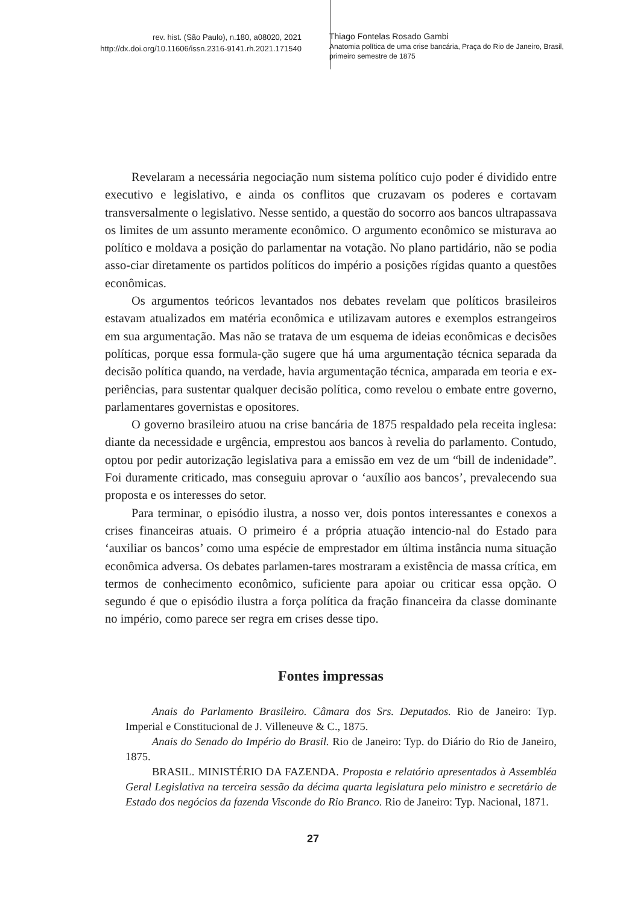rev. hist. (São Paulo), n.180, a08020, 2021
http://dx.doi.org/10.11606/issn.2316-9141.rh.2021.171540
Thiago Fontelas Rosado Gambi
Anatomia política de uma crise bancária, Praça do Rio de Janeiro, Brasil,
primeiro semestre de 1875
Revelaram a necessária negociação num sistema político cujo poder é dividido entre executivo e legislativo, e ainda os conflitos que cruzavam os poderes e cortavam transversalmente o legislativo. Nesse sentido, a questão do socorro aos bancos ultrapassava os limites de um assunto meramente econômico. O argumento econômico se misturava ao político e moldava a posição do parlamentar na votação. No plano partidário, não se podia asso-ciar diretamente os partidos políticos do império a posições rígidas quanto a questões econômicas.
Os argumentos teóricos levantados nos debates revelam que políticos brasileiros estavam atualizados em matéria econômica e utilizavam autores e exemplos estrangeiros em sua argumentação. Mas não se tratava de um esquema de ideias econômicas e decisões políticas, porque essa formula-ção sugere que há uma argumentação técnica separada da decisão política quando, na verdade, havia argumentação técnica, amparada em teoria e ex-periências, para sustentar qualquer decisão política, como revelou o embate entre governo, parlamentares governistas e opositores.
O governo brasileiro atuou na crise bancária de 1875 respaldado pela receita inglesa: diante da necessidade e urgência, emprestou aos bancos à revelia do parlamento. Contudo, optou por pedir autorização legislativa para a emissão em vez de um “bill de indenidade”. Foi duramente criticado, mas conseguiu aprovar o ‘auxílio aos bancos’, prevalecendo sua proposta e os interesses do setor.
Para terminar, o episódio ilustra, a nosso ver, dois pontos interessantes e conexos a crises financeiras atuais. O primeiro é a própria atuação intencio-nal do Estado para ‘auxiliar os bancos’ como uma espécie de emprestador em última instância numa situação econômica adversa. Os debates parlamen-tares mostraram a existência de massa crítica, em termos de conhecimento econômico, suficiente para apoiar ou criticar essa opção. O segundo é que o episódio ilustra a força política da fração financeira da classe dominante no império, como parece ser regra em crises desse tipo.
Fontes impressas
Anais do Parlamento Brasileiro. Câmara dos Srs. Deputados. Rio de Janeiro: Typ. Imperial e Constitucional de J. Villeneuve & C., 1875.
Anais do Senado do Império do Brasil. Rio de Janeiro: Typ. do Diário do Rio de Janeiro, 1875.
BRASIL. MINISTÉRIO DA FAZENDA. Proposta e relatório apresentados à Assembléa Geral Legislativa na terceira sessão da décima quarta legislatura pelo ministro e secretário de Estado dos negócios da fazenda Visconde do Rio Branco. Rio de Janeiro: Typ. Nacional, 1871.
27